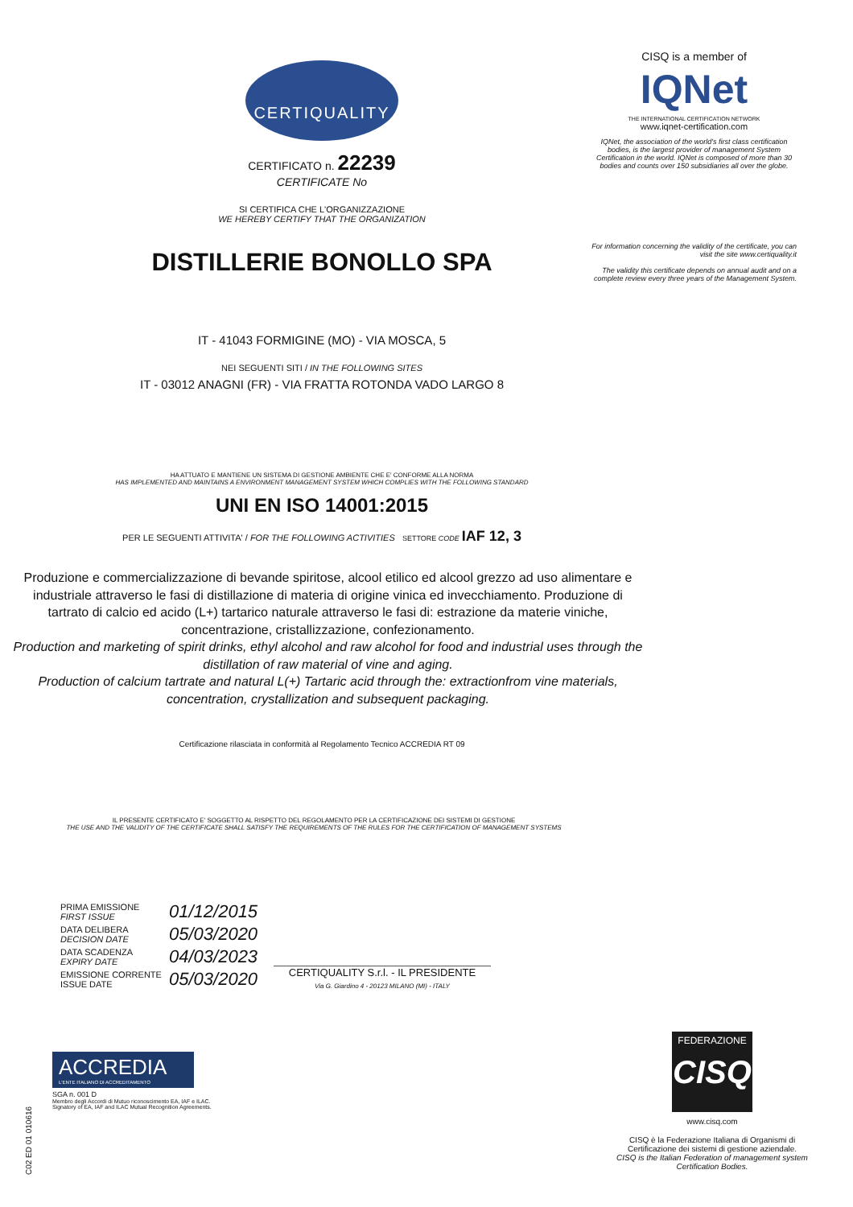CERTIQUALITY
CERTIFICATO n. 22239
CERTIFICATE No
SI CERTIFICA CHE L'ORGANIZZAZIONE
WE HEREBY CERTIFY THAT THE ORGANIZATION
DISTILLERIE BONOLLO SPA
IT - 41043 FORMIGINE (MO) - VIA MOSCA, 5
NEI SEGUENTI SITI / IN THE FOLLOWING SITES
IT - 03012 ANAGNI (FR) - VIA FRATTA ROTONDA VADO LARGO 8
HA ATTUATO E MANTIENE UN SISTEMA DI GESTIONE AMBIENTE CHE E' CONFORME ALLA NORMA
HAS IMPLEMENTED AND MAINTAINS A ENVIRONMENT MANAGEMENT SYSTEM WHICH COMPLIES WITH THE FOLLOWING STANDARD
UNI EN ISO 14001:2015
PER LE SEGUENTI ATTIVITA' / FOR THE FOLLOWING ACTIVITIES SETTORE CODE IAF 12, 3
Produzione e commercializzazione di bevande spiritose, alcool etilico ed alcool grezzo ad uso alimentare e industriale attraverso le fasi di distillazione di materia di origine vinica ed invecchiamento. Produzione di tartrato di calcio ed acido (L+) tartarico naturale attraverso le fasi di: estrazione da materie viniche, concentrazione, cristallizzazione, confezionamento.
Production and marketing of spirit drinks, ethyl alcohol and raw alcohol for food and industrial uses through the distillation of raw material of vine and aging.
Production of calcium tartrate and natural L(+) Tartaric acid through the: extractionfrom vine materials, concentration, crystallization and subsequent packaging.
Certificazione rilasciata in conformità al Regolamento Tecnico ACCREDIA RT 09
IL PRESENTE CERTIFICATO E' SOGGETTO AL RISPETTO DEL REGOLAMENTO PER LA CERTIFICAZIONE DEI SISTEMI DI GESTIONE
THE USE AND THE VALIDITY OF THE CERTIFICATE SHALL SATISFY THE REQUIREMENTS OF THE RULES FOR THE CERTIFICATION OF MANAGEMENT SYSTEMS
CISQ is a member of
IQNet
THE INTERNATIONAL CERTIFICATION NETWORK
www.iqnet-certification.com
IQNet, the association of the world's first class certification bodies, is the largest provider of management System Certification in the world. IQNet is composed of more than 30 bodies and counts over 150 subsidiaries all over the globe.
For information concerning the validity of the certificate, you can visit the site www.certiquality.it
The validity this certificate depends on annual audit and on a complete review every three years of the Management System.
PRIMA EMISSIONE
FIRST ISSUE 01/12/2015
DATA DELIBERA
DECISION DATE 05/03/2020
DATA SCADENZA
EXPIRY DATE 04/03/2023
EMISSIONE CORRENTE
ISSUE DATE 05/03/2020
CERTIQUALITY S.r.l. - IL PRESIDENTE
Via G. Giardino 4 - 20123 MILANO (MI) - ITALY
ACCREDIA
L'ENTE ITALIANO DI ACCREDITAMENTO
SGA n. 001 D
Membro degli Accordi di Mutuo riconoscimento EA, IAF e ILAC. Signatory of EA, IAF and ILAC Mutual Recognition Agreements.
C02 ED 01 010616
FEDERAZIONE
CISQ
www.cisq.com
CISQ è la Federazione Italiana di Organismi di Certificazione dei sistemi di gestione aziendale.
CISQ is the Italian Federation of management system Certification Bodies.